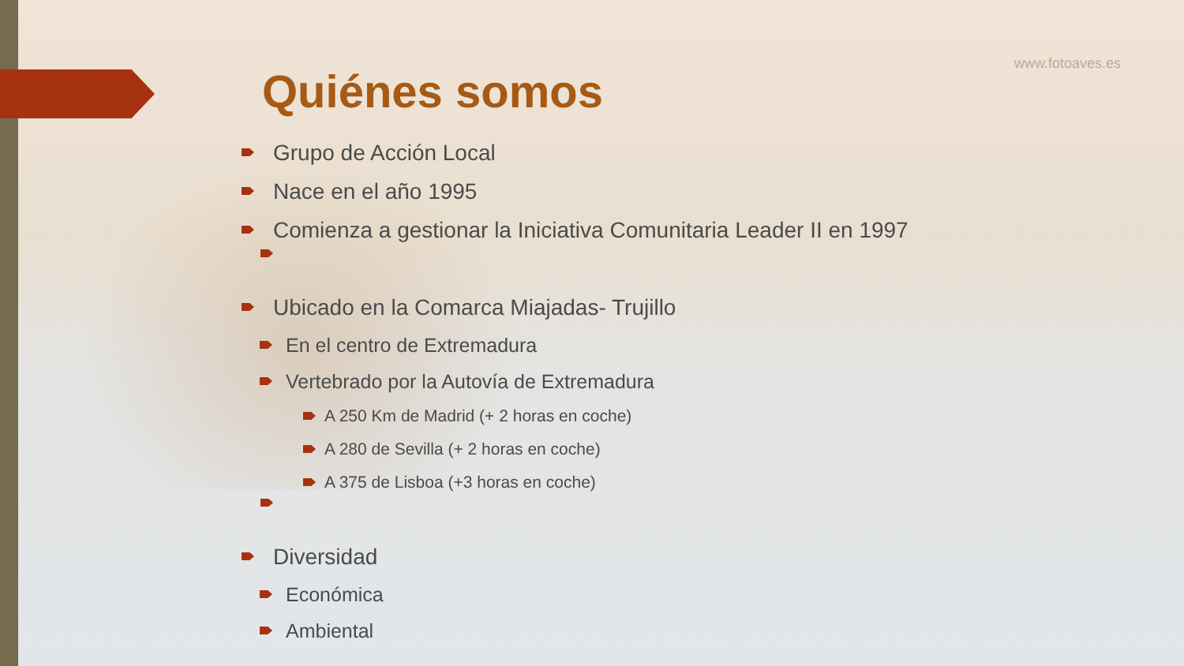www.fotoaves.es
Quiénes somos
Grupo de Acción Local
Nace en el año 1995
Comienza a gestionar la Iniciativa Comunitaria Leader II en 1997
Ubicado en la Comarca Miajadas- Trujillo
En el centro de Extremadura
Vertebrado por la Autovía de Extremadura
A 250 Km de Madrid (+ 2 horas en coche)
A 280 de Sevilla (+ 2 horas en coche)
A 375 de Lisboa (+3 horas en coche)
Diversidad
Económica
Ambiental